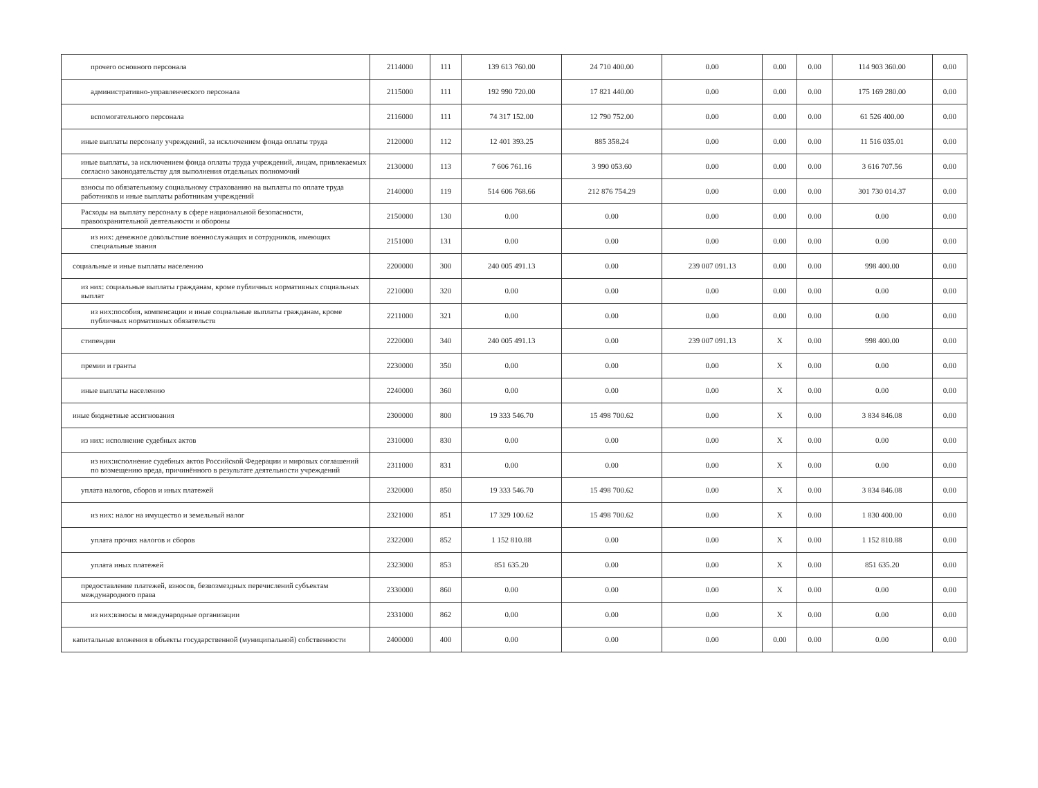| прочего основного персонала | 2114000 | 111 | 139 613 760.00 | 24 710 400.00 | 0.00 | 0.00 | 0.00 | 114 903 360.00 | 0.00 |
| административно-управленческого персонала | 2115000 | 111 | 192 990 720.00 | 17 821 440.00 | 0.00 | 0.00 | 0.00 | 175 169 280.00 | 0.00 |
| вспомогательного персонала | 2116000 | 111 | 74 317 152.00 | 12 790 752.00 | 0.00 | 0.00 | 0.00 | 61 526 400.00 | 0.00 |
| иные выплаты персоналу учреждений, за исключением фонда оплаты труда | 2120000 | 112 | 12 401 393.25 | 885 358.24 | 0.00 | 0.00 | 0.00 | 11 516 035.01 | 0.00 |
| иные выплаты, за исключением фонда оплаты труда учреждений, лицам, привлекаемых согласно законодательству для выполнения отдельных полномочий | 2130000 | 113 | 7 606 761.16 | 3 990 053.60 | 0.00 | 0.00 | 0.00 | 3 616 707.56 | 0.00 |
| взносы по обязательному социальному страхованию на выплаты по оплате труда работников и иные выплаты работникам учреждений | 2140000 | 119 | 514 606 768.66 | 212 876 754.29 | 0.00 | 0.00 | 0.00 | 301 730 014.37 | 0.00 |
| Расходы на выплату персоналу в сфере национальной безопасности, правоохранительной деятельности и обороны | 2150000 | 130 | 0.00 | 0.00 | 0.00 | 0.00 | 0.00 | 0.00 | 0.00 |
| из них: денежное довольствие военнослужащих и сотрудников, имеющих специальные звания | 2151000 | 131 | 0.00 | 0.00 | 0.00 | 0.00 | 0.00 | 0.00 | 0.00 |
| социальные и иные выплаты населению | 2200000 | 300 | 240 005 491.13 | 0.00 | 239 007 091.13 | 0.00 | 0.00 | 998 400.00 | 0.00 |
| из них: социальные выплаты гражданам, кроме публичных нормативных социальных выплат | 2210000 | 320 | 0.00 | 0.00 | 0.00 | 0.00 | 0.00 | 0.00 | 0.00 |
| из них:пособия, компенсации и иные социальные выплаты гражданам, кроме публичных нормативных обязательств | 2211000 | 321 | 0.00 | 0.00 | 0.00 | 0.00 | 0.00 | 0.00 | 0.00 |
| стипендии | 2220000 | 340 | 240 005 491.13 | 0.00 | 239 007 091.13 | X | 0.00 | 998 400.00 | 0.00 |
| премии и гранты | 2230000 | 350 | 0.00 | 0.00 | 0.00 | X | 0.00 | 0.00 | 0.00 |
| иные выплаты населению | 2240000 | 360 | 0.00 | 0.00 | 0.00 | X | 0.00 | 0.00 | 0.00 |
| иные бюджетные ассигнования | 2300000 | 800 | 19 333 546.70 | 15 498 700.62 | 0.00 | X | 0.00 | 3 834 846.08 | 0.00 |
| из них: исполнение судебных актов | 2310000 | 830 | 0.00 | 0.00 | 0.00 | X | 0.00 | 0.00 | 0.00 |
| из них:исполнение судебных актов Российской Федерации и мировых соглашений по возмещению вреда, причинённого в результате деятельности учреждений | 2311000 | 831 | 0.00 | 0.00 | 0.00 | X | 0.00 | 0.00 | 0.00 |
| уплата налогов, сборов и иных платежей | 2320000 | 850 | 19 333 546.70 | 15 498 700.62 | 0.00 | X | 0.00 | 3 834 846.08 | 0.00 |
| из них: налог на имущество и земельный налог | 2321000 | 851 | 17 329 100.62 | 15 498 700.62 | 0.00 | X | 0.00 | 1 830 400.00 | 0.00 |
| уплата прочих налогов и сборов | 2322000 | 852 | 1 152 810.88 | 0.00 | 0.00 | X | 0.00 | 1 152 810.88 | 0.00 |
| уплата иных платежей | 2323000 | 853 | 851 635.20 | 0.00 | 0.00 | X | 0.00 | 851 635.20 | 0.00 |
| предоставление платежей, взносов, безвозмездных перечислений субъектам международного права | 2330000 | 860 | 0.00 | 0.00 | 0.00 | X | 0.00 | 0.00 | 0.00 |
| из них:взносы в международные организации | 2331000 | 862 | 0.00 | 0.00 | 0.00 | X | 0.00 | 0.00 | 0.00 |
| капитальные вложения в объекты государственной (муниципальной) собственности | 2400000 | 400 | 0.00 | 0.00 | 0.00 | 0.00 | 0.00 | 0.00 | 0.00 |